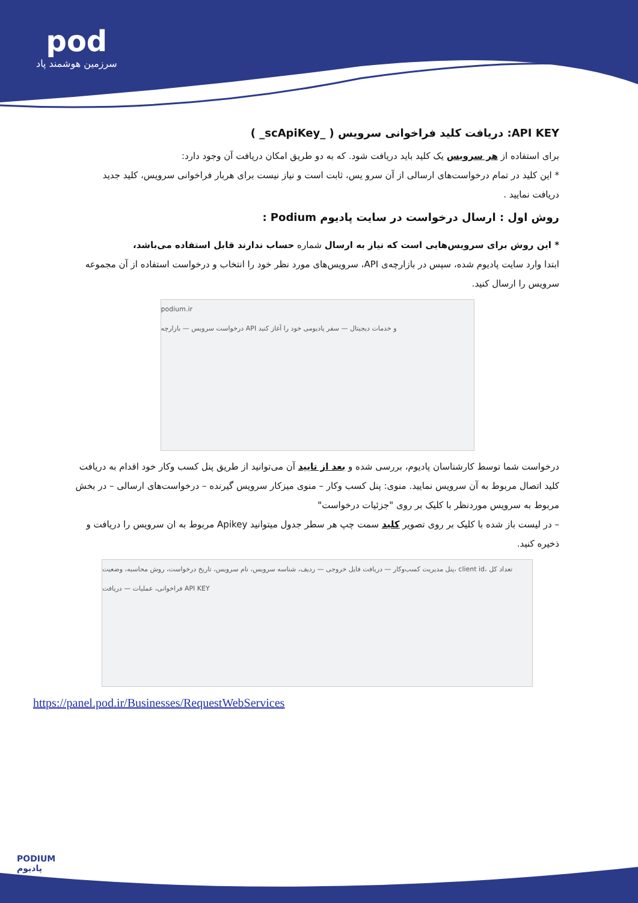pod
سرزمین هوشمند پاد
API KEY: دریافت کلید فراخوانی سرویس ( _scApiKey_ )
برای استفاده از هر سرویس یک کلید باید دریافت شود. که به دو طریق امکان دریافت آن وجود دارد:
* این کلید در تمام درخواست‌های ارسالی از آن سرو یس، ثابت است و نیاز نیست برای هربار فراخوانی سرویس، کلید جدید دریافت نمایید .
روش اول : ارسال درخواست در سایت پادیوم Podium :
* این روش برای سرویس‌هایی است که نیاز به ارسال شماره حساب ندارند قابل استفاده می‌باشد،
ابتدا وارد سایت پادیوم شده، سپس در بازارچه‌ی API، سرویس‌های مورد نظر خود را انتخاب و درخواست استفاده از آن مجموعه سرویس را ارسال کنید.
podium.ir
درخواست سرویس — بازارچه API و خدمات دیجیتال — سفر پادیومی خود را آغاز کنید
درخواست شما توسط کارشناسان پادیوم، بررسی شده و بعد از تایید آن می‌توانید از طریق پنل کسب وکار خود اقدام به دریافت کلید اتصال مربوط به آن سرویس نمایید. منوی: پنل کسب وکار – منوی میزکار سرویس گیرنده – درخواست‌های ارسالی – در بخش مربوط به سرویس موردنظر با کلیک بر روی "جزئیات درخواست"
– در لیست باز شده با کلیک بر روی تصویر کلید سمت چپ هر سطر جدول میتوانید Apikey مربوط به ان سرویس را دریافت و ذخیره کنید.
پنل مدیریت کسب‌وکار — دریافت فایل خروجی — ردیف، شناسه سرویس، نام سرویس، تاریخ درخواست، روش محاسبه، وضعیت، client id، تعداد کل فراخوانی، عملیات — دریافت API KEY
https://panel.pod.ir/Businesses/RequestWebServices
PODIUM
پادیوم